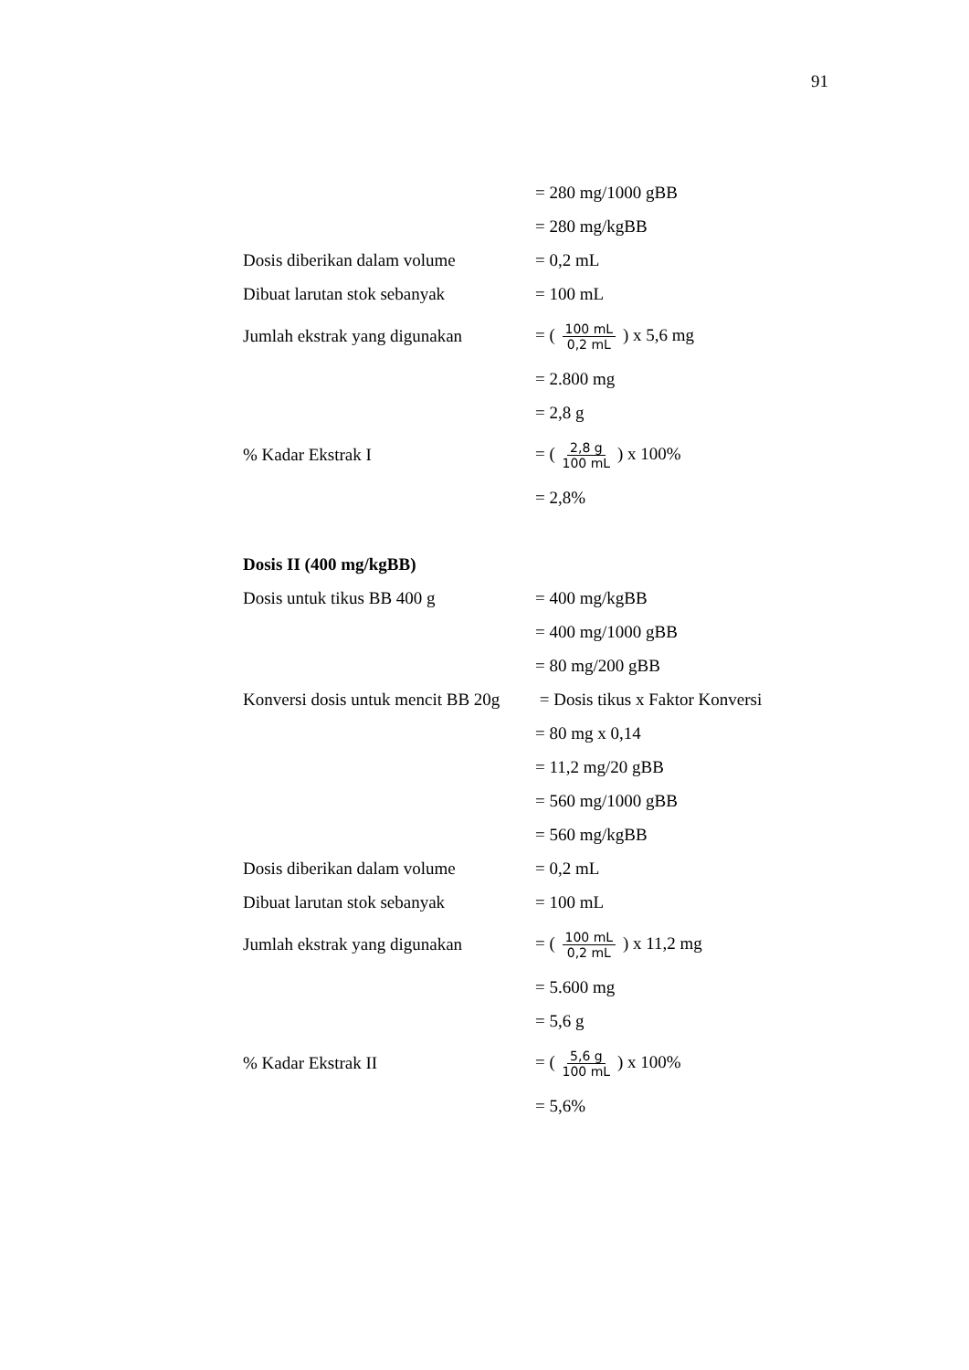91
= 280 mg/1000 gBB
= 280 mg/kgBB
Dosis diberikan dalam volume = 0,2 mL
Dibuat larutan stok sebanyak = 100 mL
Jumlah ekstrak yang digunakan = ( 100 mL 0,2 mL ) x 5,6 mg
= 2.800 mg
= 2,8 g
% Kadar Ekstrak I = ( 2,8 g 100 mL ) x 100%
= 2,8%
Dosis II (400 mg/kgBB)
Dosis untuk tikus BB 400 g = 400 mg/kgBB
= 400 mg/1000 gBB
= 80 mg/200 gBB
Konversi dosis untuk mencit BB 20g
= Dosis tikus x Faktor Konversi
= 80 mg x 0,14
= 11,2 mg/20 gBB
= 560 mg/1000 gBB
= 560 mg/kgBB
Dosis diberikan dalam volume = 0,2 mL
Dibuat larutan stok sebanyak = 100 mL
Jumlah ekstrak yang digunakan = ( 100 mL 0,2 mL ) x 11,2 mg
= 5.600 mg
= 5,6 g
% Kadar Ekstrak II = ( 5,6 g 100 mL ) x 100%
= 5,6%